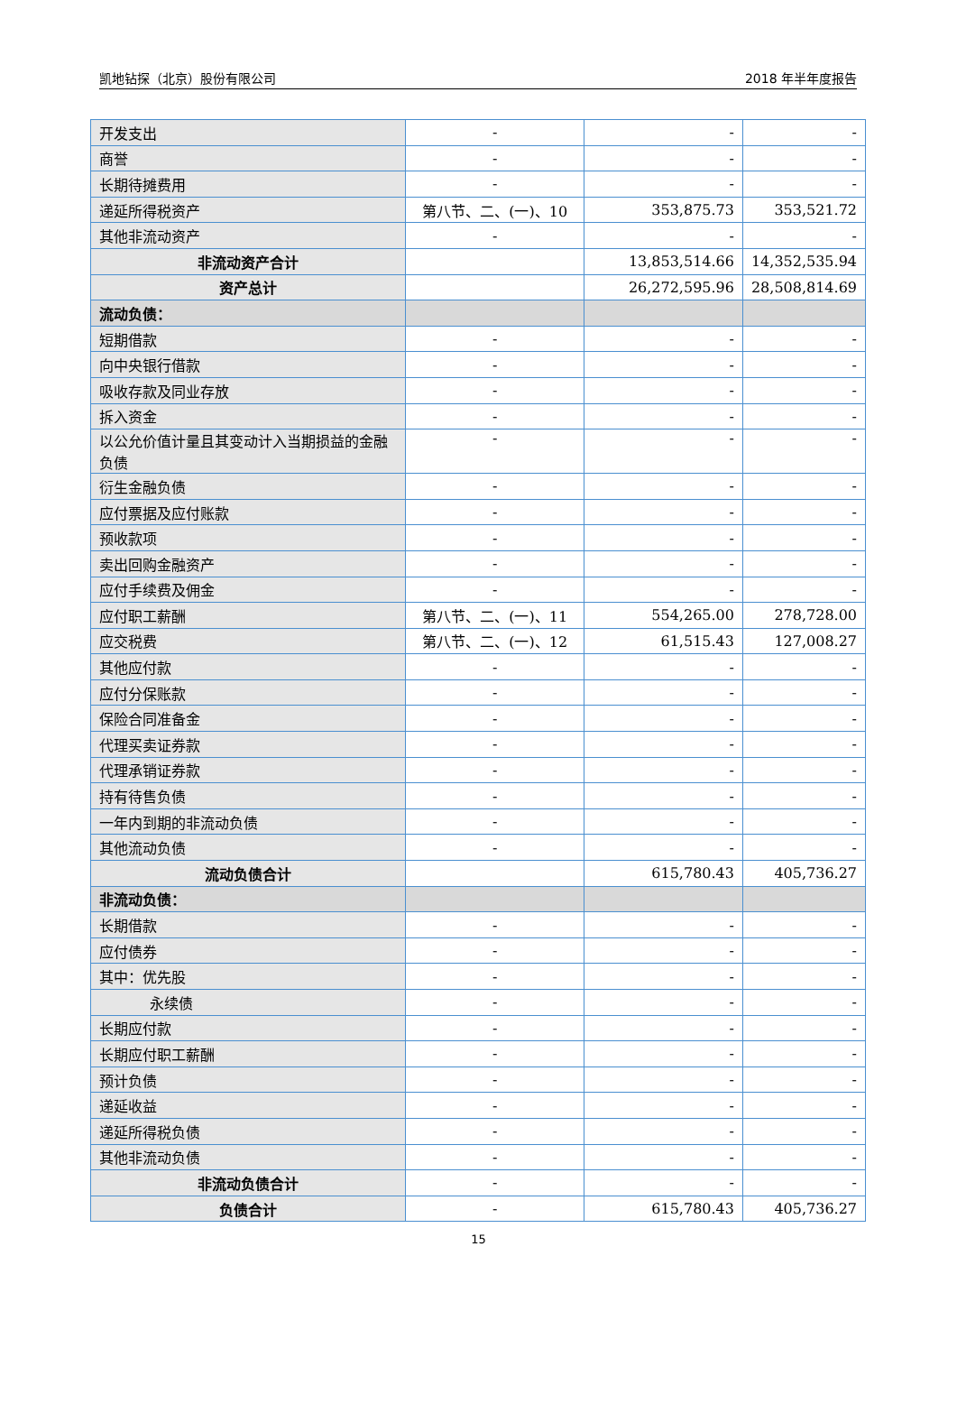凯地钻探（北京）股份有限公司 2018 年半年度报告
| 开发支出 | - | - | - |
| 商誉 | - | - | - |
| 长期待摊费用 | - | - | - |
| 递延所得税资产 | 第八节、二、(一)、10 | 353,875.73 | 353,521.72 |
| 其他非流动资产 | - | - | - |
| 非流动资产合计 | | 13,853,514.66 | 14,352,535.94 |
| 资产总计 | | 26,272,595.96 | 28,508,814.69 |
| 流动负债： | | | |
| 短期借款 | - | - | - |
| 向中央银行借款 | - | - | - |
| 吸收存款及同业存放 | - | - | - |
| 拆入资金 | - | - | - |
| 以公允价值计量且其变动计入当期损益的金融负债 | - | - | - |
| 衍生金融负债 | - | - | - |
| 应付票据及应付账款 | - | - | - |
| 预收款项 | - | - | - |
| 卖出回购金融资产 | - | - | - |
| 应付手续费及佣金 | - | - | - |
| 应付职工薪酬 | 第八节、二、(一)、11 | 554,265.00 | 278,728.00 |
| 应交税费 | 第八节、二、(一)、12 | 61,515.43 | 127,008.27 |
| 其他应付款 | - | - | - |
| 应付分保账款 | - | - | - |
| 保险合同准备金 | - | - | - |
| 代理买卖证券款 | - | - | - |
| 代理承销证券款 | - | - | - |
| 持有待售负债 | - | - | - |
| 一年内到期的非流动负债 | - | - | - |
| 其他流动负债 | - | - | - |
| 流动负债合计 | | 615,780.43 | 405,736.27 |
| 非流动负债： | | | |
| 长期借款 | - | - | - |
| 应付债券 | - | - | - |
| 其中：优先股 | - | - | - |
| 永续债 | - | - | - |
| 长期应付款 | - | - | - |
| 长期应付职工薪酬 | - | - | - |
| 预计负债 | - | - | - |
| 递延收益 | - | - | - |
| 递延所得税负债 | - | - | - |
| 其他非流动负债 | - | - | - |
| 非流动负债合计 | - | - | - |
| 负债合计 | - | 615,780.43 | 405,736.27 |
15